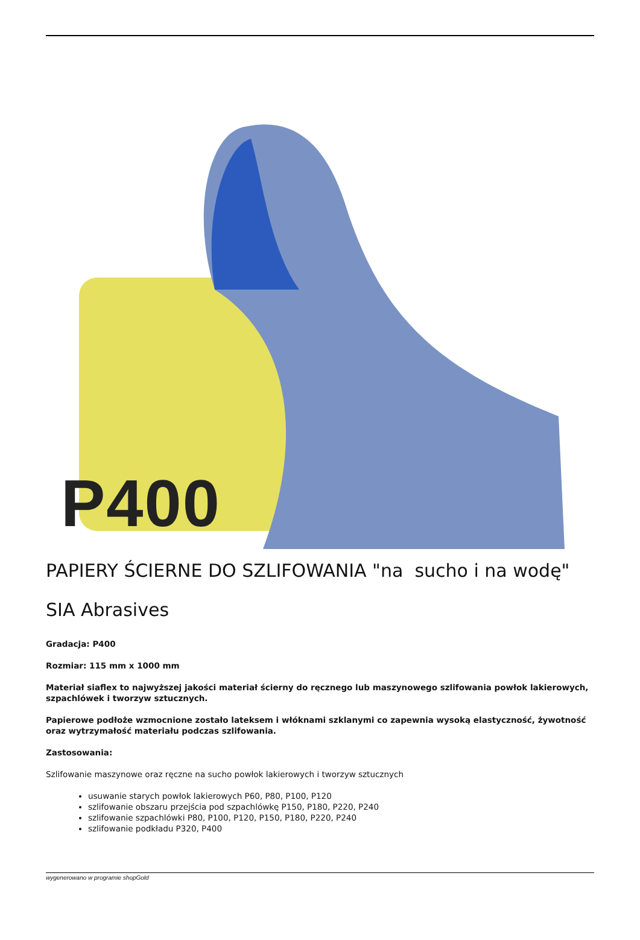P400
PAPIERY ŚCIERNE DO SZLIFOWANIA "na sucho i na wodę"
SIA Abrasives
Gradacja: P400
Rozmiar: 115 mm x 1000 mm
Materiał siaflex to najwyższej jakości materiał ścierny do ręcznego lub maszynowego szlifowania powłok lakierowych, szpachlówek i tworzyw sztucznych.
Papierowe podłoże wzmocnione zostało lateksem i włóknami szklanymi co zapewnia wysoką elastyczność, żywotność oraz wytrzymałość materiału podczas szlifowania.
Zastosowania:
Szlifowanie maszynowe oraz ręczne na sucho powłok lakierowych i tworzyw sztucznych
usuwanie starych powłok lakierowych P60, P80, P100, P120
szlifowanie obszaru przejścia pod szpachlówkę P150, P180, P220, P240
szlifowanie szpachlówki P80, P100, P120, P150, P180, P220, P240
szlifowanie podkładu P320, P400
wygenerowano w programie shopGold